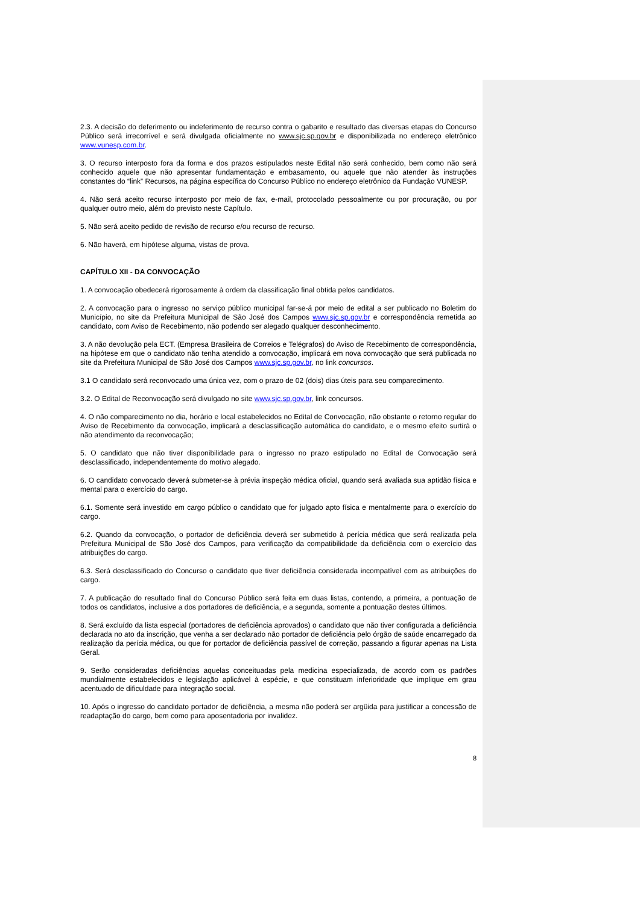2.3. A decisão do deferimento ou indeferimento de recurso contra o gabarito e resultado das diversas etapas do Concurso Público será irrecorrível e será divulgada oficialmente no www.sjc.sp.gov.br e disponibilizada no endereço eletrônico www.vunesp.com.br.
3. O recurso interposto fora da forma e dos prazos estipulados neste Edital não será conhecido, bem como não será conhecido aquele que não apresentar fundamentação e embasamento, ou aquele que não atender às instruções constantes do “link” Recursos, na página específica do Concurso Público no endereço eletrônico da Fundação VUNESP.
4. Não será aceito recurso interposto por meio de fax, e-mail, protocolado pessoalmente ou por procuração, ou por qualquer outro meio, além do previsto neste Capítulo.
5. Não será aceito pedido de revisão de recurso e/ou recurso de recurso.
6. Não haverá, em hipótese alguma, vistas de prova.
CAPÍTULO XII - DA CONVOCAÇÃO
1. A convocação obedecerá rigorosamente à ordem da classificação final obtida pelos candidatos.
2. A convocação para o ingresso no serviço público municipal far-se-á por meio de edital a ser publicado no Boletim do Município, no site da Prefeitura Municipal de São José dos Campos www.sjc.sp.gov.br e correspondência remetida ao candidato, com Aviso de Recebimento, não podendo ser alegado qualquer desconhecimento.
3. A não devolução pela ECT. (Empresa Brasileira de Correios e Telégrafos) do Aviso de Recebimento de correspondência, na hipótese em que o candidato não tenha atendido a convocação, implicará em nova convocação que será publicada no site da Prefeitura Municipal de São José dos Campos www.sjc.sp.gov.br, no link concursos.
3.1 O candidato será reconvocado uma única vez, com o prazo de 02 (dois) dias úteis para seu comparecimento.
3.2. O Edital de Reconvocação será divulgado no site www.sjc.sp.gov.br, link concursos.
4. O não comparecimento no dia, horário e local estabelecidos no Edital de Convocação, não obstante o retorno regular do Aviso de Recebimento da convocação, implicará a desclassificação automática do candidato, e o mesmo efeito surtirá o não atendimento da reconvocação;
5. O candidato que não tiver disponibilidade para o ingresso no prazo estipulado no Edital de Convocação será desclassificado, independentemente do motivo alegado.
6. O candidato convocado deverá submeter-se à prévia inspeção médica oficial, quando será avaliada sua aptidão física e mental para o exercício do cargo.
6.1. Somente será investido em cargo público o candidato que for julgado apto física e mentalmente para o exercício do cargo.
6.2. Quando da convocação, o portador de deficiência deverá ser submetido à perícia médica que será realizada pela Prefeitura Municipal de São José dos Campos, para verificação da compatibilidade da deficiência com o exercício das atribuições do cargo.
6.3. Será desclassificado do Concurso o candidato que tiver deficiência considerada incompatível com as atribuições do cargo.
7. A publicação do resultado final do Concurso Público será feita em duas listas, contendo, a primeira, a pontuação de todos os candidatos, inclusive a dos portadores de deficiência, e a segunda, somente a pontuação destes últimos.
8. Será excluído da lista especial (portadores de deficiência aprovados) o candidato que não tiver configurada a deficiência declarada no ato da inscrição, que venha a ser declarado não portador de deficiência pelo órgão de saúde encarregado da realização da perícia médica, ou que for portador de deficiência passível de correção, passando a figurar apenas na Lista Geral.
9. Serão consideradas deficiências aquelas conceituadas pela medicina especializada, de acordo com os padrões mundialmente estabelecidos e legislação aplicável à espécie, e que constituam inferioridade que implique em grau acentuado de dificuldade para integração social.
10. Após o ingresso do candidato portador de deficiência, a mesma não poderá ser argüida para justificar a concessão de readaptação do cargo, bem como para aposentadoria por invalidez.
8